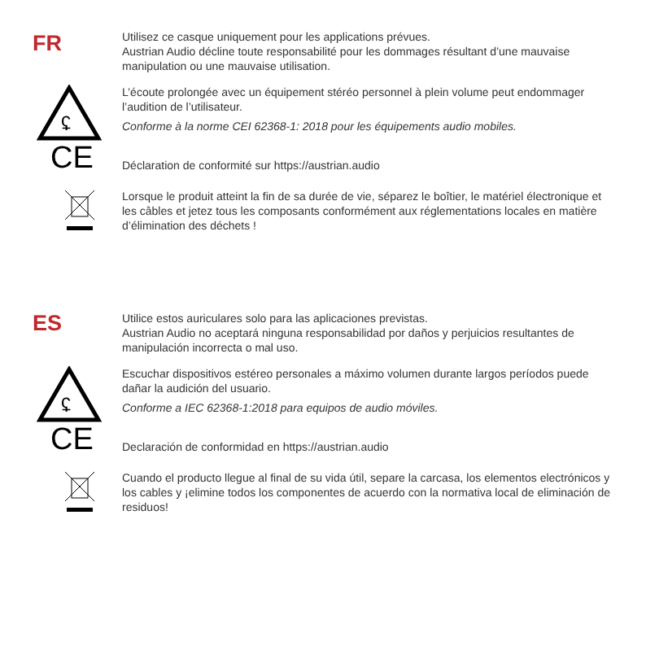FR
Utilisez ce casque uniquement pour les applications prévues.
Austrian Audio décline toute responsabilité pour les dommages résultant d’une mauvaise manipulation ou une mauvaise utilisation.
ʢ
L’écoute prolongée avec un équipement stéréo personnel à plein volume peut endommager l’audition de l’utilisateur.
Conforme à la norme CEI 62368-1: 2018 pour les équipements audio mobiles.
CE
Déclaration de conformité sur https://austrian.audio
Lorsque le produit atteint la fin de sa durée de vie, séparez le boîtier, le matériel électronique et les câbles et jetez tous les composants conformément aux réglementations locales en matière d’élimination des déchets !
ES
Utilice estos auriculares solo para las aplicaciones previstas.
Austrian Audio no aceptará ninguna responsabilidad por daños y perjuicios resultantes de manipulación incorrecta o mal uso.
ʢ
Escuchar dispositivos estéreo personales a máximo volumen durante largos períodos puede dañar la audición del usuario.
Conforme a IEC 62368-1:2018 para equipos de audio móviles.
CE
Declaración de conformidad en https://austrian.audio
Cuando el producto llegue al final de su vida útil, separe la carcasa, los elementos electrónicos y los cables y ¡elimine todos los componentes de acuerdo con la normativa local de eliminación de residuos!